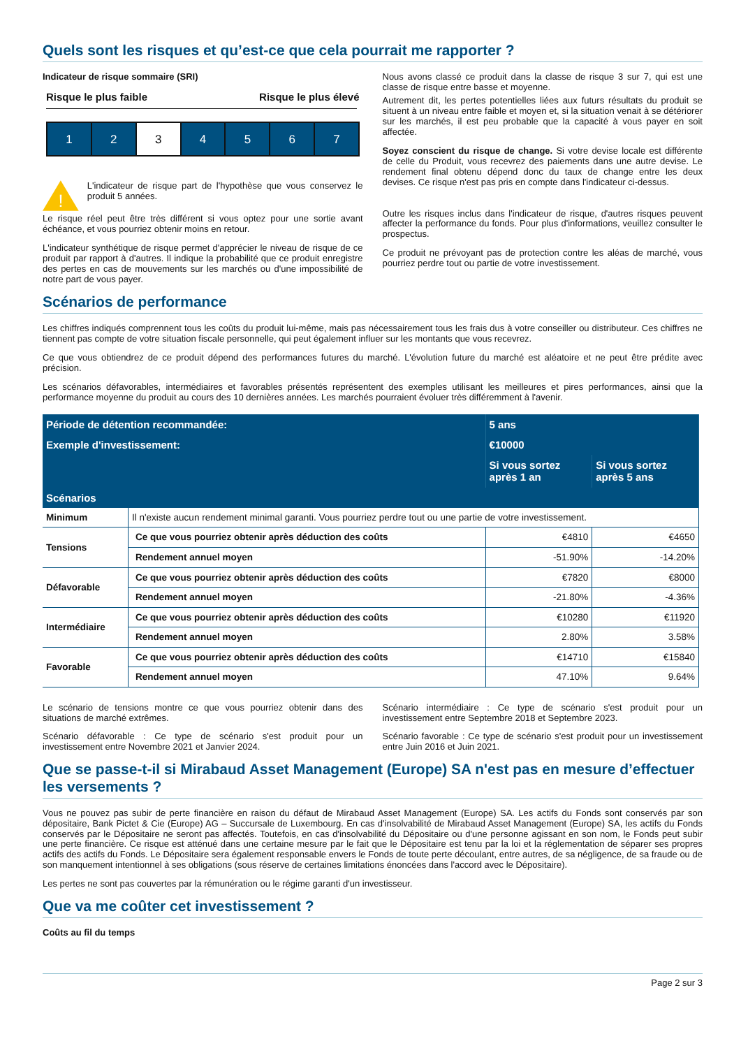Quels sont les risques et qu’est-ce que cela pourrait me rapporter ?
Indicateur de risque sommaire (SRI)
Risque le plus faible Risque le plus élevé
1 2 3 4 5 6 7
!
L'indicateur de risque part de l'hypothèse que vous conservez le produit 5 années.
Le risque réel peut être très différent si vous optez pour une sortie avant échéance, et vous pourriez obtenir moins en retour.
L'indicateur synthétique de risque permet d'apprécier le niveau de risque de ce produit par rapport à d'autres. Il indique la probabilité que ce produit enregistre des pertes en cas de mouvements sur les marchés ou d'une impossibilité de notre part de vous payer.
Nous avons classé ce produit dans la classe de risque 3 sur 7, qui est une classe de risque entre basse et moyenne.
Autrement dit, les pertes potentielles liées aux futurs résultats du produit se situent à un niveau entre faible et moyen et, si la situation venait à se détériorer sur les marchés, il est peu probable que la capacité à vous payer en soit affectée.
Soyez conscient du risque de change. Si votre devise locale est différente de celle du Produit, vous recevrez des paiements dans une autre devise. Le rendement final obtenu dépend donc du taux de change entre les deux devises. Ce risque n'est pas pris en compte dans l'indicateur ci-dessus.
Outre les risques inclus dans l'indicateur de risque, d'autres risques peuvent affecter la performance du fonds. Pour plus d'informations, veuillez consulter le prospectus.
Ce produit ne prévoyant pas de protection contre les aléas de marché, vous pourriez perdre tout ou partie de votre investissement.
Scénarios de performance
Les chiffres indiqués comprennent tous les coûts du produit lui-même, mais pas nécessairement tous les frais dus à votre conseiller ou distributeur. Ces chiffres ne tiennent pas compte de votre situation fiscale personnelle, qui peut également influer sur les montants que vous recevrez.
Ce que vous obtiendrez de ce produit dépend des performances futures du marché. L'évolution future du marché est aléatoire et ne peut être prédite avec précision.
Les scénarios défavorables, intermédiaires et favorables présentés représentent des exemples utilisant les meilleures et pires performances, ainsi que la performance moyenne du produit au cours des 10 dernières années. Les marchés pourraient évoluer très différemment à l'avenir.
| Période de détention recommandée: | | 5 ans | |
| --- | --- | --- | --- |
| Exemple d'investissement: | | €10000 | |
| | | Si vous sortez après 1 an | Si vous sortez après 5 ans |
| Scénarios | | | |
| Minimum | Il n'existe aucun rendement minimal garanti. Vous pourriez perdre tout ou une partie de votre investissement. | | |
| Tensions | Ce que vous pourriez obtenir après déduction des coûts | €4810 | €4650 |
| | Rendement annuel moyen | -51.90% | -14.20% |
| Défavorable | Ce que vous pourriez obtenir après déduction des coûts | €7820 | €8000 |
| | Rendement annuel moyen | -21.80% | -4.36% |
| Intermédiaire | Ce que vous pourriez obtenir après déduction des coûts | €10280 | €11920 |
| | Rendement annuel moyen | 2.80% | 3.58% |
| Favorable | Ce que vous pourriez obtenir après déduction des coûts | €14710 | €15840 |
| | Rendement annuel moyen | 47.10% | 9.64% |
Le scénario de tensions montre ce que vous pourriez obtenir dans des situations de marché extrêmes.
Scénario défavorable : Ce type de scénario s'est produit pour un investissement entre Novembre 2021 et Janvier 2024.
Scénario intermédiaire : Ce type de scénario s'est produit pour un investissement entre Septembre 2018 et Septembre 2023.
Scénario favorable : Ce type de scénario s'est produit pour un investissement entre Juin 2016 et Juin 2021.
Que se passe-t-il si Mirabaud Asset Management (Europe) SA n'est pas en mesure d’effectuer les versements ?
Vous ne pouvez pas subir de perte financière en raison du défaut de Mirabaud Asset Management (Europe) SA. Les actifs du Fonds sont conservés par son dépositaire, Bank Pictet & Cie (Europe) AG – Succursale de Luxembourg. En cas d'insolvabilité de Mirabaud Asset Management (Europe) SA, les actifs du Fonds conservés par le Dépositaire ne seront pas affectés. Toutefois, en cas d'insolvabilité du Dépositaire ou d'une personne agissant en son nom, le Fonds peut subir une perte financière. Ce risque est atténué dans une certaine mesure par le fait que le Dépositaire est tenu par la loi et la réglementation de séparer ses propres actifs des actifs du Fonds. Le Dépositaire sera également responsable envers le Fonds de toute perte découlant, entre autres, de sa négligence, de sa fraude ou de son manquement intentionnel à ses obligations (sous réserve de certaines limitations énoncées dans l'accord avec le Dépositaire).
Les pertes ne sont pas couvertes par la rémunération ou le régime garanti d'un investisseur.
Que va me coûter cet investissement ?
Coûts au fil du temps
Page 2 sur 3